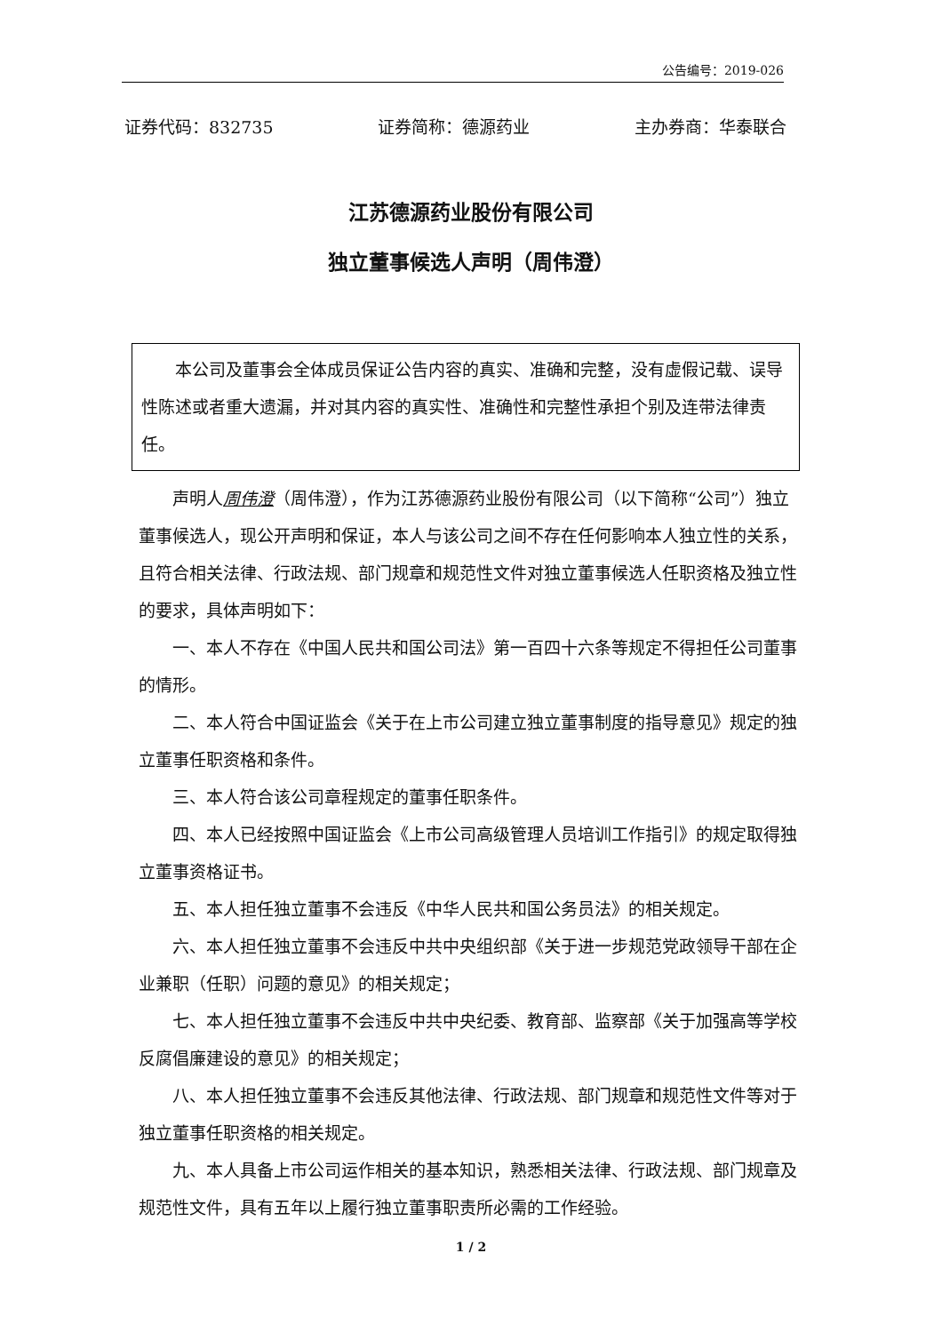公告编号：2019-026
证券代码：832735 证券简称：德源药业 主办券商：华泰联合
江苏德源药业股份有限公司
独立董事候选人声明（周伟澄）
本公司及董事会全体成员保证公告内容的真实、准确和完整，没有虚假记载、误导性陈述或者重大遗漏，并对其内容的真实性、准确性和完整性承担个别及连带法律责任。
声明人周伟澄（周伟澄），作为江苏德源药业股份有限公司（以下简称“公司”）独立董事候选人，现公开声明和保证，本人与该公司之间不存在任何影响本人独立性的关系，且符合相关法律、行政法规、部门规章和规范性文件对独立董事候选人任职资格及独立性的要求，具体声明如下：
一、本人不存在《中国人民共和国公司法》第一百四十六条等规定不得担任公司董事的情形。
二、本人符合中国证监会《关于在上市公司建立独立董事制度的指导意见》规定的独立董事任职资格和条件。
三、本人符合该公司章程规定的董事任职条件。
四、本人已经按照中国证监会《上市公司高级管理人员培训工作指引》的规定取得独立董事资格证书。
五、本人担任独立董事不会违反《中华人民共和国公务员法》的相关规定。
六、本人担任独立董事不会违反中共中央组织部《关于进一步规范党政领导干部在企业兼职（任职）问题的意见》的相关规定；
七、本人担任独立董事不会违反中共中央纪委、教育部、监察部《关于加强高等学校反腐倡廉建设的意见》的相关规定；
八、本人担任独立董事不会违反其他法律、行政法规、部门规章和规范性文件等对于独立董事任职资格的相关规定。
九、本人具备上市公司运作相关的基本知识，熟悉相关法律、行政法规、部门规章及规范性文件，具有五年以上履行独立董事职责所必需的工作经验。
1 / 2